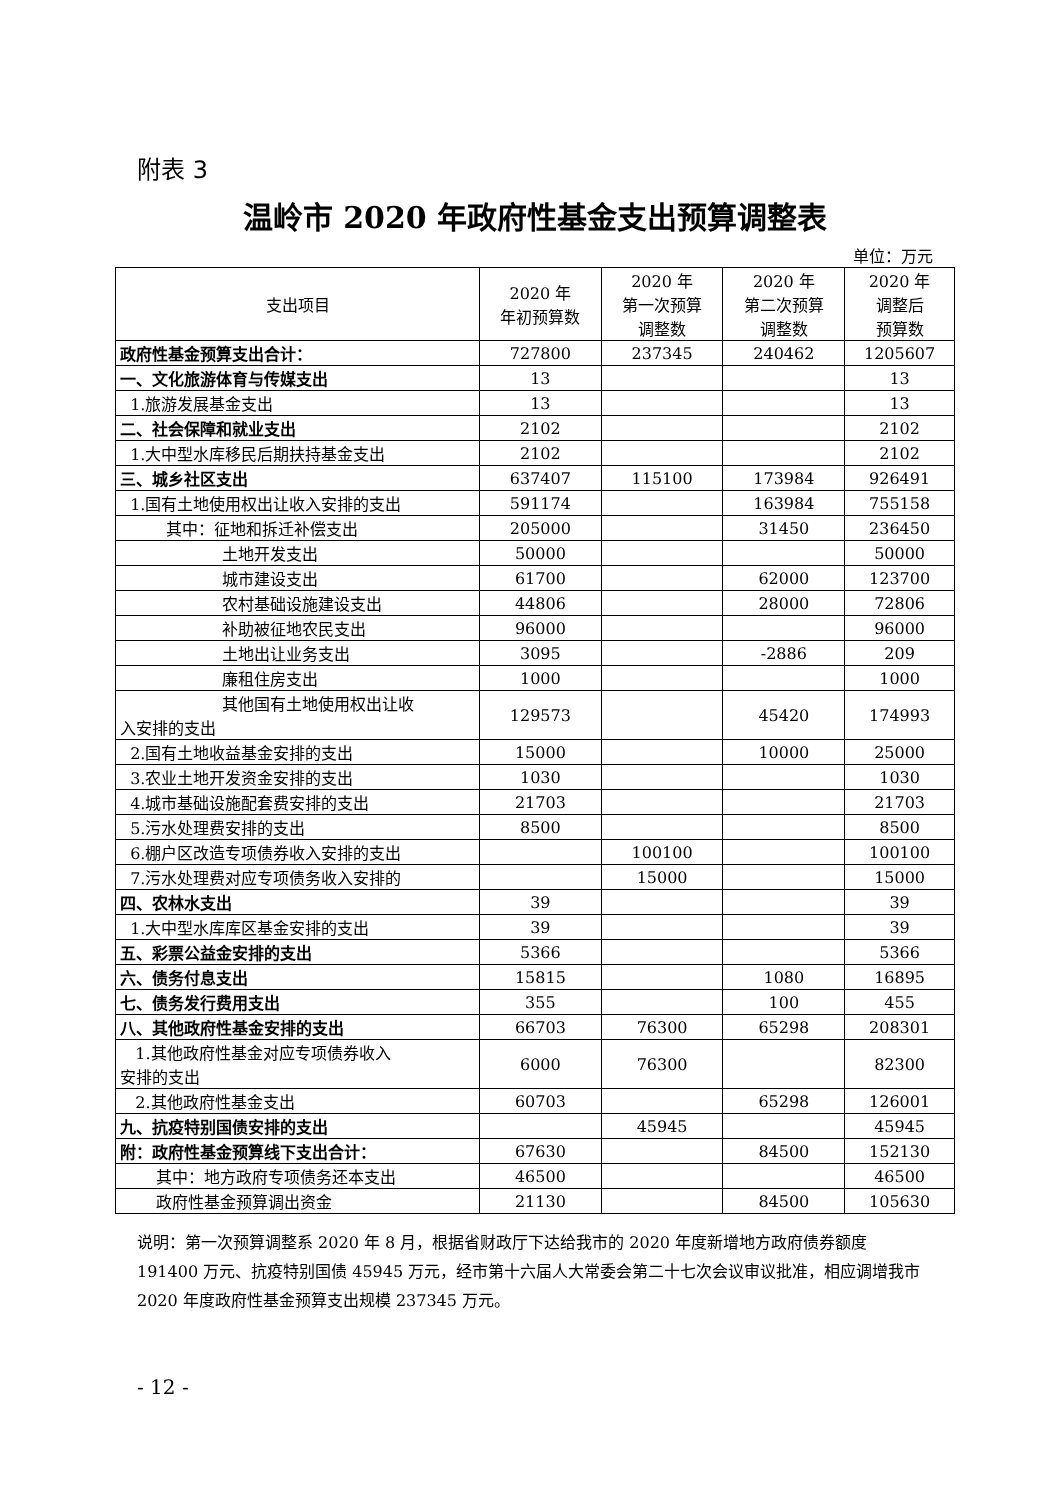附表 3
温岭市 2020 年政府性基金支出预算调整表
单位：万元
| 支出项目 | 2020 年 年初预算数 | 2020 年 第一次预算 调整数 | 2020 年 第二次预算 调整数 | 2020 年 调整后 预算数 |
| --- | --- | --- | --- | --- |
| 政府性基金预算支出合计： | 727800 | 237345 | 240462 | 1205607 |
| 一、文化旅游体育与传媒支出 | 13 | | | 13 |
| 1.旅游发展基金支出 | 13 | | | 13 |
| 二、社会保障和就业支出 | 2102 | | | 2102 |
| 1.大中型水库移民后期扶持基金支出 | 2102 | | | 2102 |
| 三、城乡社区支出 | 637407 | 115100 | 173984 | 926491 |
| 1.国有土地使用权出让收入安排的支出 | 591174 | | 163984 | 755158 |
| 其中：征地和拆迁补偿支出 | 205000 | | 31450 | 236450 |
| 土地开发支出 | 50000 | | | 50000 |
| 城市建设支出 | 61700 | | 62000 | 123700 |
| 农村基础设施建设支出 | 44806 | | 28000 | 72806 |
| 补助被征地农民支出 | 96000 | | | 96000 |
| 土地出让业务支出 | 3095 | | -2886 | 209 |
| 廉租住房支出 | 1000 | | | 1000 |
| 其他国有土地使用权出让收 入安排的支出 | 129573 | | 45420 | 174993 |
| 2.国有土地收益基金安排的支出 | 15000 | | 10000 | 25000 |
| 3.农业土地开发资金安排的支出 | 1030 | | | 1030 |
| 4.城市基础设施配套费安排的支出 | 21703 | | | 21703 |
| 5.污水处理费安排的支出 | 8500 | | | 8500 |
| 6.棚户区改造专项债券收入安排的支出 | | 100100 | | 100100 |
| 7.污水处理费对应专项债务收入安排的 | | 15000 | | 15000 |
| 四、农林水支出 | 39 | | | 39 |
| 1.大中型水库库区基金安排的支出 | 39 | | | 39 |
| 五、彩票公益金安排的支出 | 5366 | | | 5366 |
| 六、债务付息支出 | 15815 | | 1080 | 16895 |
| 七、债务发行费用支出 | 355 | | 100 | 455 |
| 八、其他政府性基金安排的支出 | 66703 | 76300 | 65298 | 208301 |
| 1.其他政府性基金对应专项债券收入 安排的支出 | 6000 | 76300 | | 82300 |
| 2.其他政府性基金支出 | 60703 | | 65298 | 126001 |
| 九、抗疫特别国债安排的支出 | | 45945 | | 45945 |
| 附：政府性基金预算线下支出合计： | 67630 | | 84500 | 152130 |
| 其中：地方政府专项债务还本支出 | 46500 | | | 46500 |
| 政府性基金预算调出资金 | 21130 | | 84500 | 105630 |
说明：第一次预算调整系 2020 年 8 月，根据省财政厅下达给我市的 2020 年度新增地方政府债券额度 191400 万元、抗疫特别国债 45945 万元，经市第十六届人大常委会第二十七次会议审议批准，相应调增我市 2020 年度政府性基金预算支出规模 237345 万元。
- 12 -